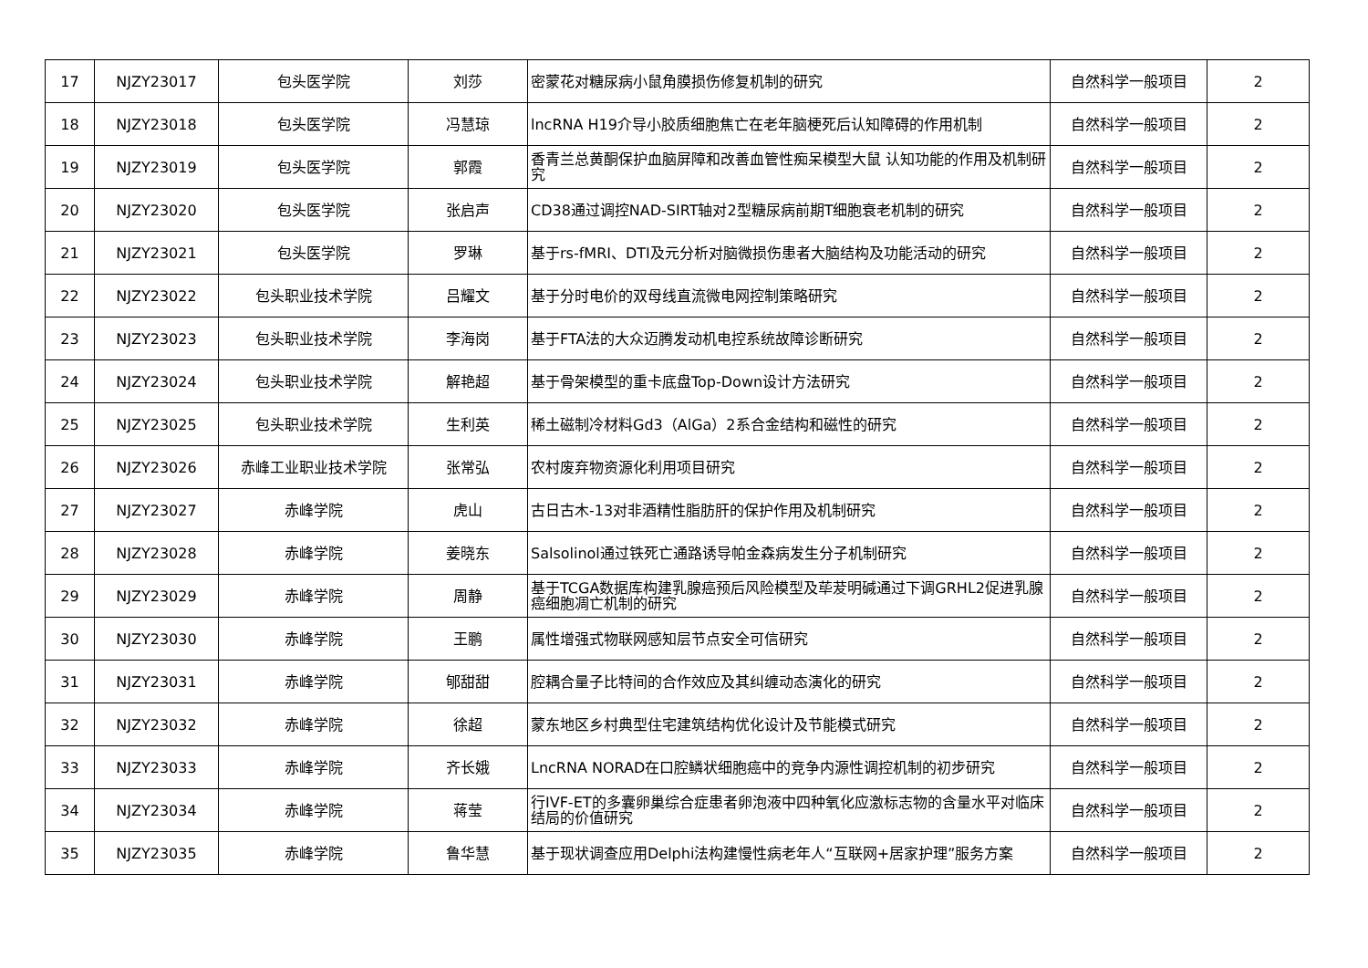| 17 | NJZY23017 | 包头医学院 | 刘莎 | 密蒙花对糖尿病小鼠角膜损伤修复机制的研究 | 自然科学一般项目 | 2 |
| 18 | NJZY23018 | 包头医学院 | 冯慧琼 | lncRNA H19介导小胶质细胞焦亡在老年脑梗死后认知障碍的作用机制 | 自然科学一般项目 | 2 |
| 19 | NJZY23019 | 包头医学院 | 郭霞 | 香青兰总黄酮保护血脑屏障和改善血管性痴呆模型大鼠 认知功能的作用及机制研究 | 自然科学一般项目 | 2 |
| 20 | NJZY23020 | 包头医学院 | 张启声 | CD38通过调控NAD-SIRT轴对2型糖尿病前期T细胞衰老机制的研究 | 自然科学一般项目 | 2 |
| 21 | NJZY23021 | 包头医学院 | 罗琳 | 基于rs-fMRI、DTI及元分析对脑微损伤患者大脑结构及功能活动的研究 | 自然科学一般项目 | 2 |
| 22 | NJZY23022 | 包头职业技术学院 | 吕耀文 | 基于分时电价的双母线直流微电网控制策略研究 | 自然科学一般项目 | 2 |
| 23 | NJZY23023 | 包头职业技术学院 | 李海岗 | 基于FTA法的大众迈腾发动机电控系统故障诊断研究 | 自然科学一般项目 | 2 |
| 24 | NJZY23024 | 包头职业技术学院 | 解艳超 | 基于骨架模型的重卡底盘Top-Down设计方法研究 | 自然科学一般项目 | 2 |
| 25 | NJZY23025 | 包头职业技术学院 | 生利英 | 稀土磁制冷材料Gd3（AlGa）2系合金结构和磁性的研究 | 自然科学一般项目 | 2 |
| 26 | NJZY23026 | 赤峰工业职业技术学院 | 张常弘 | 农村废弃物资源化利用项目研究 | 自然科学一般项目 | 2 |
| 27 | NJZY23027 | 赤峰学院 | 虎山 | 古日古木-13对非酒精性脂肪肝的保护作用及机制研究 | 自然科学一般项目 | 2 |
| 28 | NJZY23028 | 赤峰学院 | 姜晓东 | Salsolinol通过铁死亡通路诱导帕金森病发生分子机制研究 | 自然科学一般项目 | 2 |
| 29 | NJZY23029 | 赤峰学院 | 周静 | 基于TCGA数据库构建乳腺癌预后风险模型及荜茇明碱通过下调GRHL2促进乳腺癌细胞凋亡机制的研究 | 自然科学一般项目 | 2 |
| 30 | NJZY23030 | 赤峰学院 | 王鹏 | 属性增强式物联网感知层节点安全可信研究 | 自然科学一般项目 | 2 |
| 31 | NJZY23031 | 赤峰学院 | 郇甜甜 | 腔耦合量子比特间的合作效应及其纠缠动态演化的研究 | 自然科学一般项目 | 2 |
| 32 | NJZY23032 | 赤峰学院 | 徐超 | 蒙东地区乡村典型住宅建筑结构优化设计及节能模式研究 | 自然科学一般项目 | 2 |
| 33 | NJZY23033 | 赤峰学院 | 齐长娥 | LncRNA NORAD在口腔鳞状细胞癌中的竞争内源性调控机制的初步研究 | 自然科学一般项目 | 2 |
| 34 | NJZY23034 | 赤峰学院 | 蒋莹 | 行IVF-ET的多囊卵巢综合症患者卵泡液中四种氧化应激标志物的含量水平对临床结局的价值研究 | 自然科学一般项目 | 2 |
| 35 | NJZY23035 | 赤峰学院 | 鲁华慧 | 基于现状调查应用Delphi法构建慢性病老年人“互联网+居家护理”服务方案 | 自然科学一般项目 | 2 |